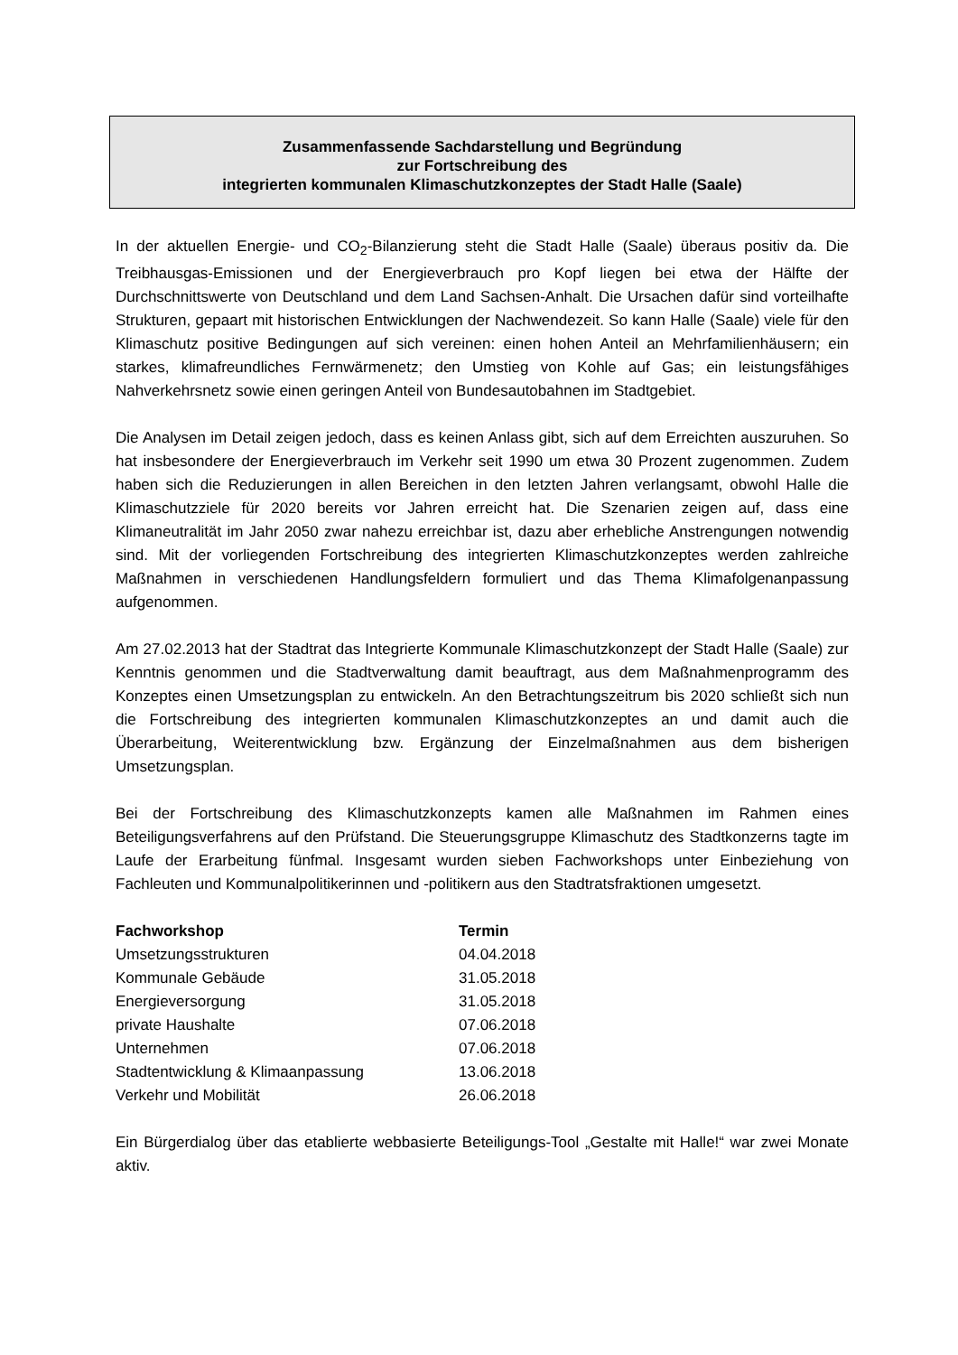Zusammenfassende Sachdarstellung und Begründung
zur Fortschreibung des
integrierten kommunalen Klimaschutzkonzeptes der Stadt Halle (Saale)
In der aktuellen Energie- und CO<sub>2</sub>-Bilanzierung steht die Stadt Halle (Saale) überaus positiv da. Die Treibhausgas-Emissionen und der Energieverbrauch pro Kopf liegen bei etwa der Hälfte der Durchschnittswerte von Deutschland und dem Land Sachsen-Anhalt. Die Ursachen dafür sind vorteilhafte Strukturen, gepaart mit historischen Entwicklungen der Nachwendezeit. So kann Halle (Saale) viele für den Klimaschutz positive Bedingungen auf sich vereinen: einen hohen Anteil an Mehrfamilienhäusern; ein starkes, klimafreundliches Fernwärmenetz; den Umstieg von Kohle auf Gas; ein leistungsfähiges Nahverkehrsnetz sowie einen geringen Anteil von Bundesautobahnen im Stadtgebiet.
Die Analysen im Detail zeigen jedoch, dass es keinen Anlass gibt, sich auf dem Erreichten auszuruhen. So hat insbesondere der Energieverbrauch im Verkehr seit 1990 um etwa 30 Prozent zugenommen. Zudem haben sich die Reduzierungen in allen Bereichen in den letzten Jahren verlangsamt, obwohl Halle die Klimaschutzziele für 2020 bereits vor Jahren erreicht hat. Die Szenarien zeigen auf, dass eine Klimaneutralität im Jahr 2050 zwar nahezu erreichbar ist, dazu aber erhebliche Anstrengungen notwendig sind. Mit der vorliegenden Fortschreibung des integrierten Klimaschutzkonzeptes werden zahlreiche Maßnahmen in verschiedenen Handlungsfeldern formuliert und das Thema Klimafolgenanpassung aufgenommen.
Am 27.02.2013 hat der Stadtrat das Integrierte Kommunale Klimaschutzkonzept der Stadt Halle (Saale) zur Kenntnis genommen und die Stadtverwaltung damit beauftragt, aus dem Maßnahmenprogramm des Konzeptes einen Umsetzungsplan zu entwickeln. An den Betrachtungszeitrum bis 2020 schließt sich nun die Fortschreibung des integrierten kommunalen Klimaschutzkonzeptes an und damit auch die Überarbeitung, Weiterentwicklung bzw. Ergänzung der Einzelmaßnahmen aus dem bisherigen Umsetzungsplan.
Bei der Fortschreibung des Klimaschutzkonzepts kamen alle Maßnahmen im Rahmen eines Beteiligungsverfahrens auf den Prüfstand. Die Steuerungsgruppe Klimaschutz des Stadtkonzerns tagte im Laufe der Erarbeitung fünfmal. Insgesamt wurden sieben Fachworkshops unter Einbeziehung von Fachleuten und Kommunalpolitikerinnen und -politikern aus den Stadtratsfraktionen umgesetzt.
| Fachworkshop | Termin |
| --- | --- |
| Umsetzungsstrukturen | 04.04.2018 |
| Kommunale Gebäude | 31.05.2018 |
| Energieversorgung | 31.05.2018 |
| private Haushalte | 07.06.2018 |
| Unternehmen | 07.06.2018 |
| Stadtentwicklung & Klimaanpassung | 13.06.2018 |
| Verkehr und Mobilität | 26.06.2018 |
Ein Bürgerdialog über das etablierte webbasierte Beteiligungs-Tool „Gestalte mit Halle!“ war zwei Monate aktiv.